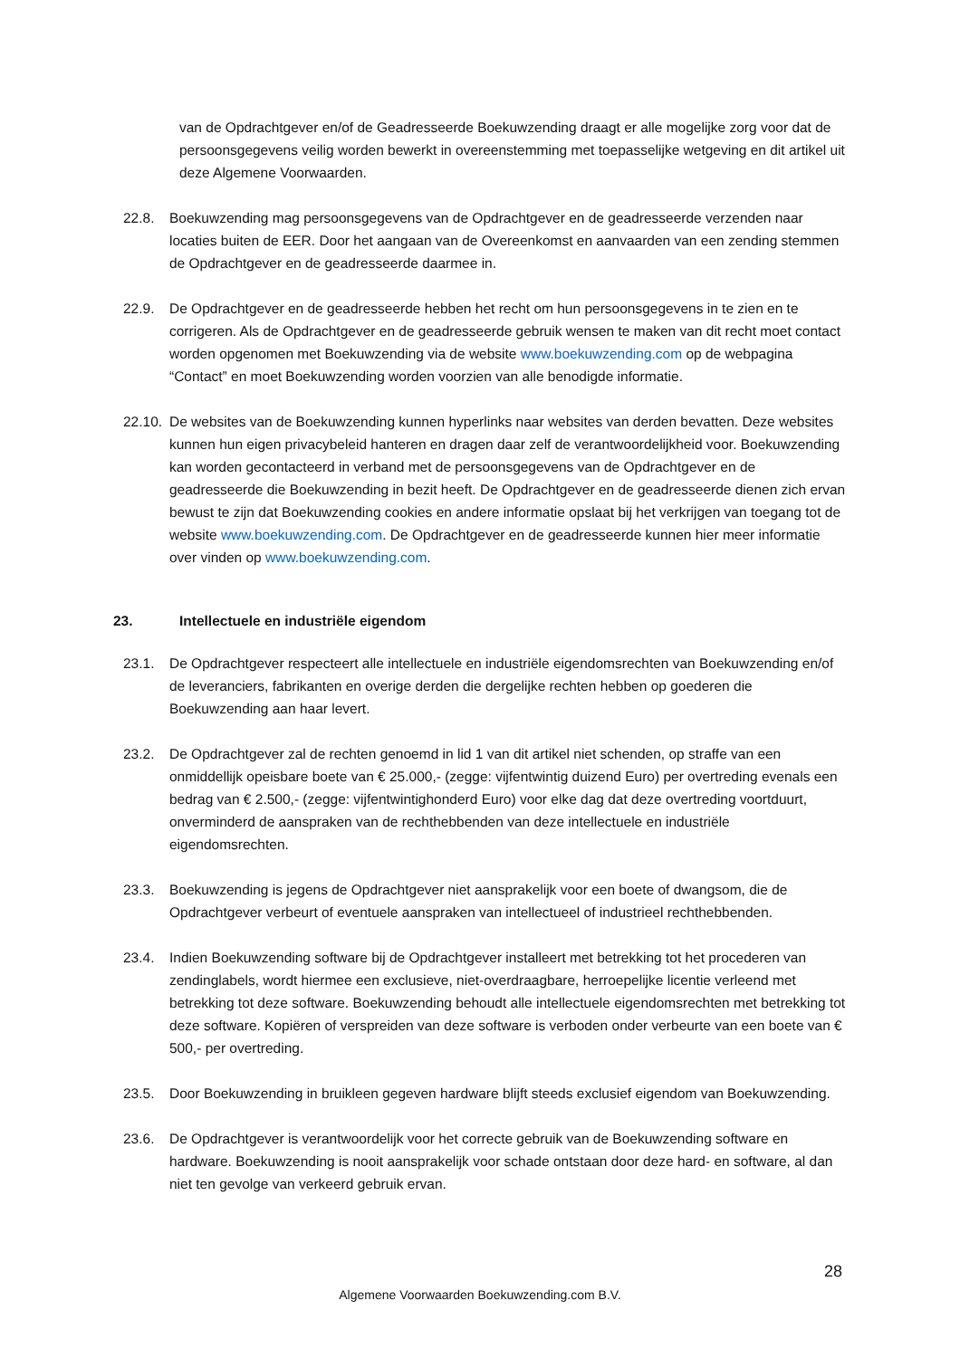van de Opdrachtgever en/of de Geadresseerde Boekuwzending draagt er alle mogelijke zorg voor dat de persoonsgegevens veilig worden bewerkt in overeenstemming met toepasselijke wetgeving en dit artikel uit deze Algemene Voorwaarden.
22.8. Boekuwzending mag persoonsgegevens van de Opdrachtgever en de geadresseerde verzenden naar locaties buiten de EER. Door het aangaan van de Overeenkomst en aanvaarden van een zending stemmen de Opdrachtgever en de geadresseerde daarmee in.
22.9. De Opdrachtgever en de geadresseerde hebben het recht om hun persoonsgegevens in te zien en te corrigeren. Als de Opdrachtgever en de geadresseerde gebruik wensen te maken van dit recht moet contact worden opgenomen met Boekuwzending via de website www.boekuwzending.com op de webpagina “Contact” en moet Boekuwzending worden voorzien van alle benodigde informatie.
22.10. De websites van de Boekuwzending kunnen hyperlinks naar websites van derden bevatten. Deze websites kunnen hun eigen privacybeleid hanteren en dragen daar zelf de verantwoordelijkheid voor. Boekuwzending kan worden gecontacteerd in verband met de persoonsgegevens van de Opdrachtgever en de geadresseerde die Boekuwzending in bezit heeft. De Opdrachtgever en de geadresseerde dienen zich ervan bewust te zijn dat Boekuwzending cookies en andere informatie opslaat bij het verkrijgen van toegang tot de website www.boekuwzending.com. De Opdrachtgever en de geadresseerde kunnen hier meer informatie over vinden op www.boekuwzending.com.
23. Intellectuele en industriële eigendom
23.1. De Opdrachtgever respecteert alle intellectuele en industriële eigendomsrechten van Boekuwzending en/of de leveranciers, fabrikanten en overige derden die dergelijke rechten hebben op goederen die Boekuwzending aan haar levert.
23.2. De Opdrachtgever zal de rechten genoemd in lid 1 van dit artikel niet schenden, op straffe van een onmiddellijk opeisbare boete van € 25.000,- (zegge: vijfentwintig duizend Euro) per overtreding evenals een bedrag van € 2.500,- (zegge: vijfentwintighonderd Euro) voor elke dag dat deze overtreding voortduurt, onverminderd de aanspraken van de rechthebbenden van deze intellectuele en industriële eigendomsrechten.
23.3. Boekuwzending is jegens de Opdrachtgever niet aansprakelijk voor een boete of dwangsom, die de Opdrachtgever verbeurt of eventuele aanspraken van intellectueel of industrieel rechthebbenden.
23.4. Indien Boekuwzending software bij de Opdrachtgever installeert met betrekking tot het procederen van zendinglabels, wordt hiermee een exclusieve, niet-overdraagbare, herroepelijke licentie verleend met betrekking tot deze software. Boekuwzending behoudt alle intellectuele eigendomsrechten met betrekking tot deze software. Kopiëren of verspreiden van deze software is verboden onder verbeurte van een boete van € 500,- per overtreding.
23.5. Door Boekuwzending in bruikleen gegeven hardware blijft steeds exclusief eigendom van Boekuwzending.
23.6. De Opdrachtgever is verantwoordelijk voor het correcte gebruik van de Boekuwzending software en hardware. Boekuwzending is nooit aansprakelijk voor schade ontstaan door deze hard- en software, al dan niet ten gevolge van verkeerd gebruik ervan.
28
Algemene Voorwaarden Boekuwzending.com B.V.